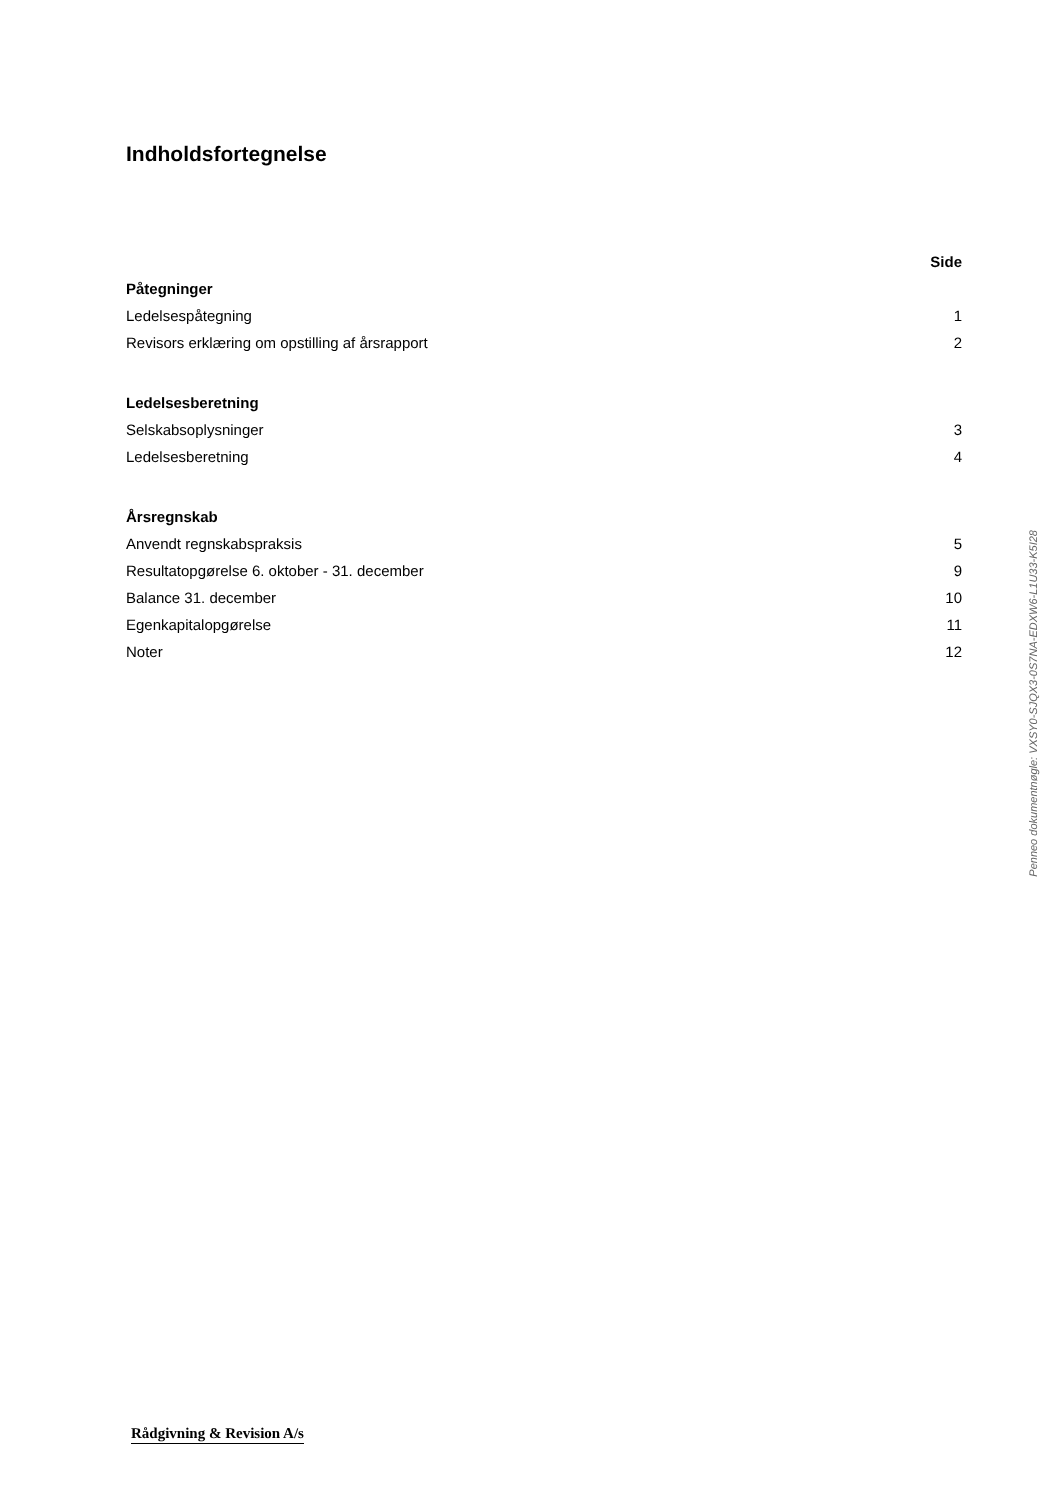Indholdsfortegnelse
Side
Påtegninger
Ledelsespåtegning 1
Revisors erklæring om opstilling af årsrapport 2
Ledelsesberetning
Selskabsoplysninger 3
Ledelsesberetning 4
Årsregnskab
Anvendt regnskabspraksis 5
Resultatopgørelse 6. oktober - 31. december 9
Balance 31. december 10
Egenkapitalopgørelse 11
Noter 12
Penneo dokumentnøgle: VXSY0-SJQX3-0S7NA-EDXW6-L1U33-K5I28
Rådgivning & Revision A/s